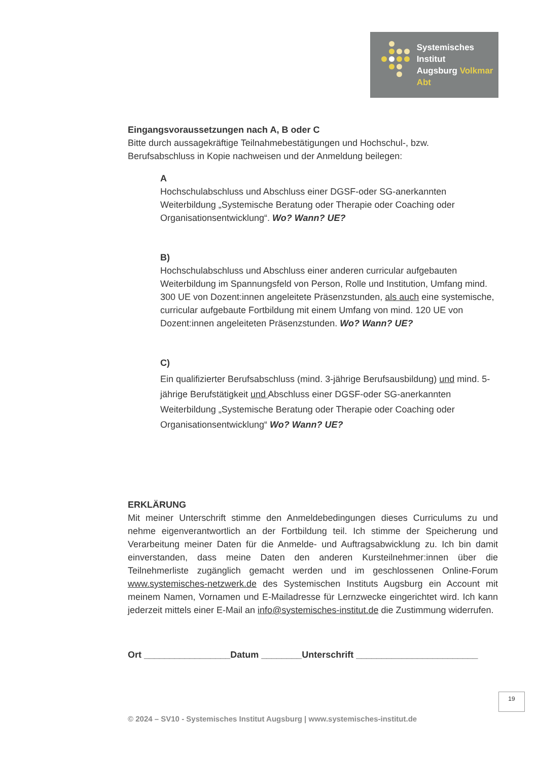Systemisches Institut
Augsburg Volkmar Abt
Eingangsvoraussetzungen nach A, B oder C
Bitte durch aussagekräftige Teilnahmebestätigungen und Hochschul-, bzw. Berufsabschluss in Kopie nachweisen und der Anmeldung beilegen:
A
Hochschulabschluss und Abschluss einer DGSF-oder SG-anerkannten Weiterbildung „Systemische Beratung oder Therapie oder Coaching oder Organisationsentwicklung“. Wo? Wann? UE?
B)
Hochschulabschluss und Abschluss einer anderen curricular aufgebauten Weiterbildung im Spannungsfeld von Person, Rolle und Institution, Umfang mind. 300 UE von Dozent:innen angeleitete Präsenzstunden, als auch eine systemische, curricular aufgebaute Fortbildung mit einem Umfang von mind. 120 UE von Dozent:innen angeleiteten Präsenzstunden. Wo? Wann? UE?
C)
Ein qualifizierter Berufsabschluss (mind. 3-jährige Berufsausbildung) und mind. 5-jährige Berufstätigkeit und Abschluss einer DGSF-oder SG-anerkannten Weiterbildung „Systemische Beratung oder Therapie oder Coaching oder Organisationsentwicklung“ Wo? Wann? UE?
ERKLÄRUNG
Mit meiner Unterschrift stimme den Anmeldebedingungen dieses Curriculums zu und nehme eigenverantwortlich an der Fortbildung teil. Ich stimme der Speicherung und Verarbeitung meiner Daten für die Anmelde- und Auftragsabwicklung zu. Ich bin damit einverstanden, dass meine Daten den anderen Kursteilnehmer:innen über die Teilnehmerliste zugänglich gemacht werden und im geschlossenen Online-Forum www.systemisches-netzwerk.de des Systemischen Instituts Augsburg ein Account mit meinem Namen, Vornamen und E-Mailadresse für Lernzwecke eingerichtet wird. Ich kann jederzeit mittels einer E-Mail an info@systemisches-institut.de die Zustimmung widerrufen.
Ort _________________Datum ________Unterschrift ________________________
19
© 2024 – SV10 - Systemisches Institut Augsburg | www.systemisches-institut.de